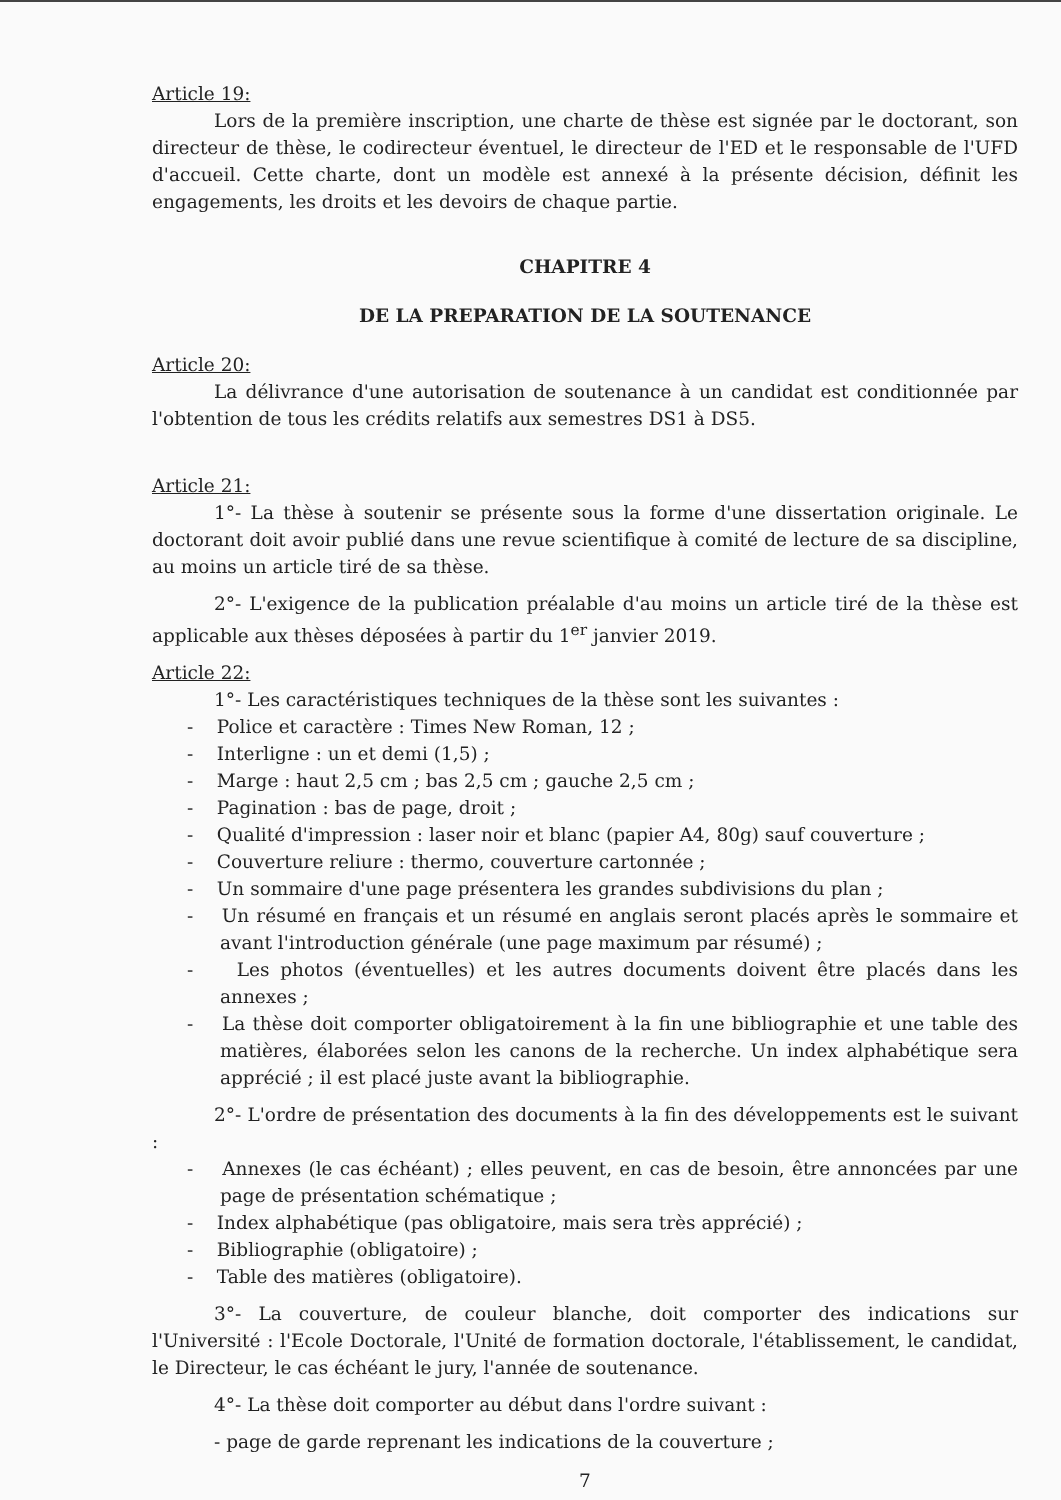Article 19:
Lors de la première inscription, une charte de thèse est signée par le doctorant, son directeur de thèse, le codirecteur éventuel, le directeur de l'ED et le responsable de l'UFD d'accueil. Cette charte, dont un modèle est annexé à la présente décision, définit les engagements, les droits et les devoirs de chaque partie.
CHAPITRE 4
DE LA PREPARATION DE LA SOUTENANCE
Article 20:
La délivrance d'une autorisation de soutenance à un candidat est conditionnée par l'obtention de tous les crédits relatifs aux semestres DS1 à DS5.
Article 21:
1°- La thèse à soutenir se présente sous la forme d'une dissertation originale. Le doctorant doit avoir publié dans une revue scientifique à comité de lecture de sa discipline, au moins un article tiré de sa thèse.
2°- L'exigence de la publication préalable d'au moins un article tiré de la thèse est applicable aux thèses déposées à partir du 1<sup>er</sup> janvier 2019.
Article 22:
1°- Les caractéristiques techniques de la thèse sont les suivantes :
- Police et caractère : Times New Roman, 12 ;
- Interligne : un et demi (1,5) ;
- Marge : haut 2,5 cm ; bas 2,5 cm ; gauche 2,5 cm ;
- Pagination : bas de page, droit ;
- Qualité d'impression : laser noir et blanc (papier A4, 80g) sauf couverture ;
- Couverture reliure : thermo, couverture cartonnée ;
- Un sommaire d'une page présentera les grandes subdivisions du plan ;
- Un résumé en français et un résumé en anglais seront placés après le sommaire et avant l'introduction générale (une page maximum par résumé) ;
- Les photos (éventuelles) et les autres documents doivent être placés dans les annexes ;
- La thèse doit comporter obligatoirement à la fin une bibliographie et une table des matières, élaborées selon les canons de la recherche. Un index alphabétique sera apprécié ; il est placé juste avant la bibliographie.
2°- L'ordre de présentation des documents à la fin des développements est le suivant :
- Annexes (le cas échéant) ; elles peuvent, en cas de besoin, être annoncées par une page de présentation schématique ;
- Index alphabétique (pas obligatoire, mais sera très apprécié) ;
- Bibliographie (obligatoire) ;
- Table des matières (obligatoire).
3°- La couverture, de couleur blanche, doit comporter des indications sur l'Université : l'Ecole Doctorale, l'Unité de formation doctorale, l'établissement, le candidat, le Directeur, le cas échéant le jury, l'année de soutenance.
4°- La thèse doit comporter au début dans l'ordre suivant :
- page de garde reprenant les indications de la couverture ;
7